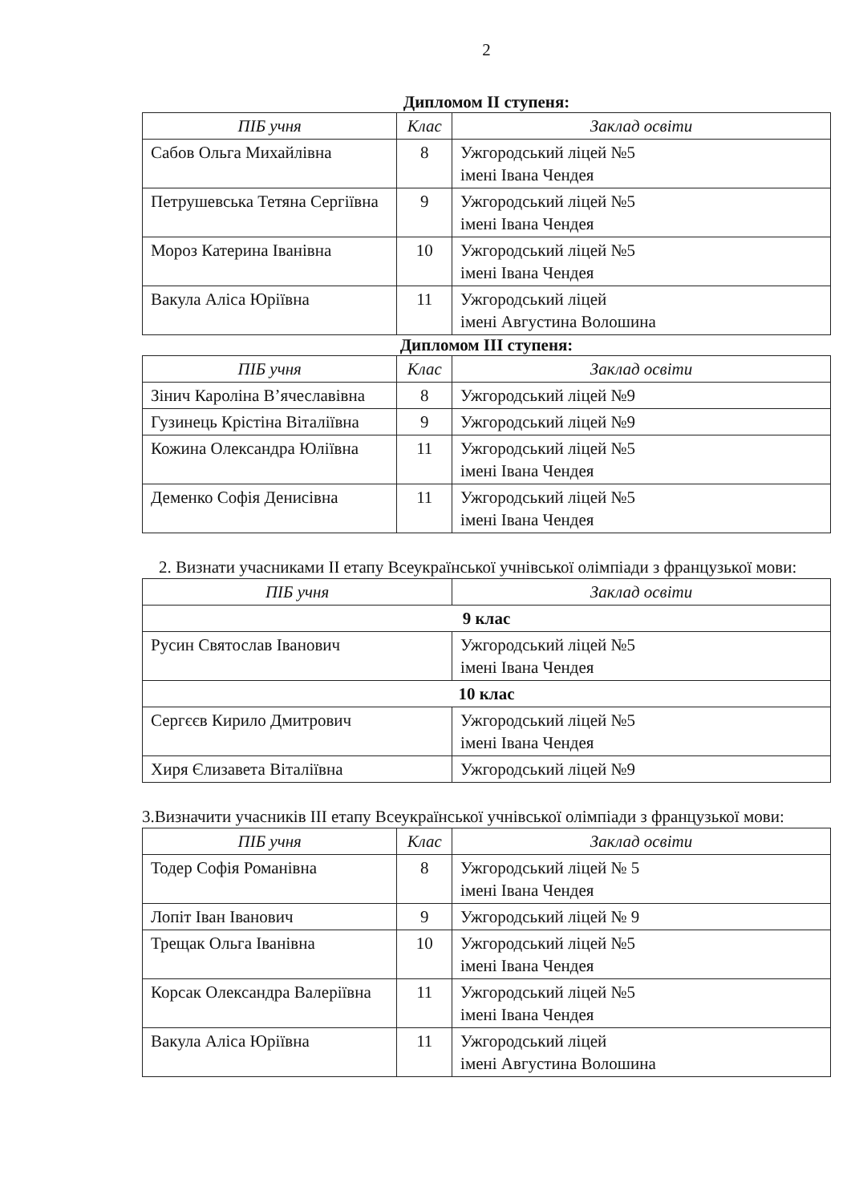2
Дипломом ІІ ступеня:
| ПІБ учня | Клас | Заклад освіти |
| --- | --- | --- |
| Сабов Ольга Михайлівна | 8 | Ужгородський ліцей №5 імені Івана Чендея |
| Петрушевська Тетяна Сергіївна | 9 | Ужгородський ліцей №5 імені Івана Чендея |
| Мороз Катерина Іванівна | 10 | Ужгородський ліцей №5 імені Івана Чендея |
| Вакула Аліса Юріївна | 11 | Ужгородський ліцей імені Августина Волошина |
Дипломом ІІІ ступеня:
| ПІБ учня | Клас | Заклад освіти |
| --- | --- | --- |
| Зінич Кароліна В’ячеславівна | 8 | Ужгородський ліцей №9 |
| Гузинець Крістіна Віталіївна | 9 | Ужгородський ліцей №9 |
| Кожина Олександра Юліївна | 11 | Ужгородський ліцей №5 імені Івана Чендея |
| Деменко Софія Денисівна | 11 | Ужгородський ліцей №5 імені Івана Чендея |
2. Визнати учасниками ІІ етапу Всеукраїнської учнівської олімпіади з французької мови:
| ПІБ учня | Заклад освіти |
| --- | --- |
| 9 клас | |
| Русин Святослав Іванович | Ужгородський ліцей №5 імені Івана Чендея |
| 10 клас | |
| Сергєєв Кирило Дмитрович | Ужгородський ліцей №5 імені Івана Чендея |
| Хиря Єлизавета Віталіївна | Ужгородський ліцей №9 |
3.Визначити учасників ІІІ етапу Всеукраїнської учнівської олімпіади з французької мови:
| ПІБ учня | Клас | Заклад освіти |
| --- | --- | --- |
| Тодер Софія Романівна | 8 | Ужгородський ліцей № 5 імені Івана Чендея |
| Лопіт Іван Іванович | 9 | Ужгородський ліцей № 9 |
| Трещак Ольга Іванівна | 10 | Ужгородський ліцей №5 імені Івана Чендея |
| Корсак Олександра Валеріївна | 11 | Ужгородський ліцей №5 імені Івана Чендея |
| Вакула Аліса Юріївна | 11 | Ужгородський ліцей імені Августина Волошина |